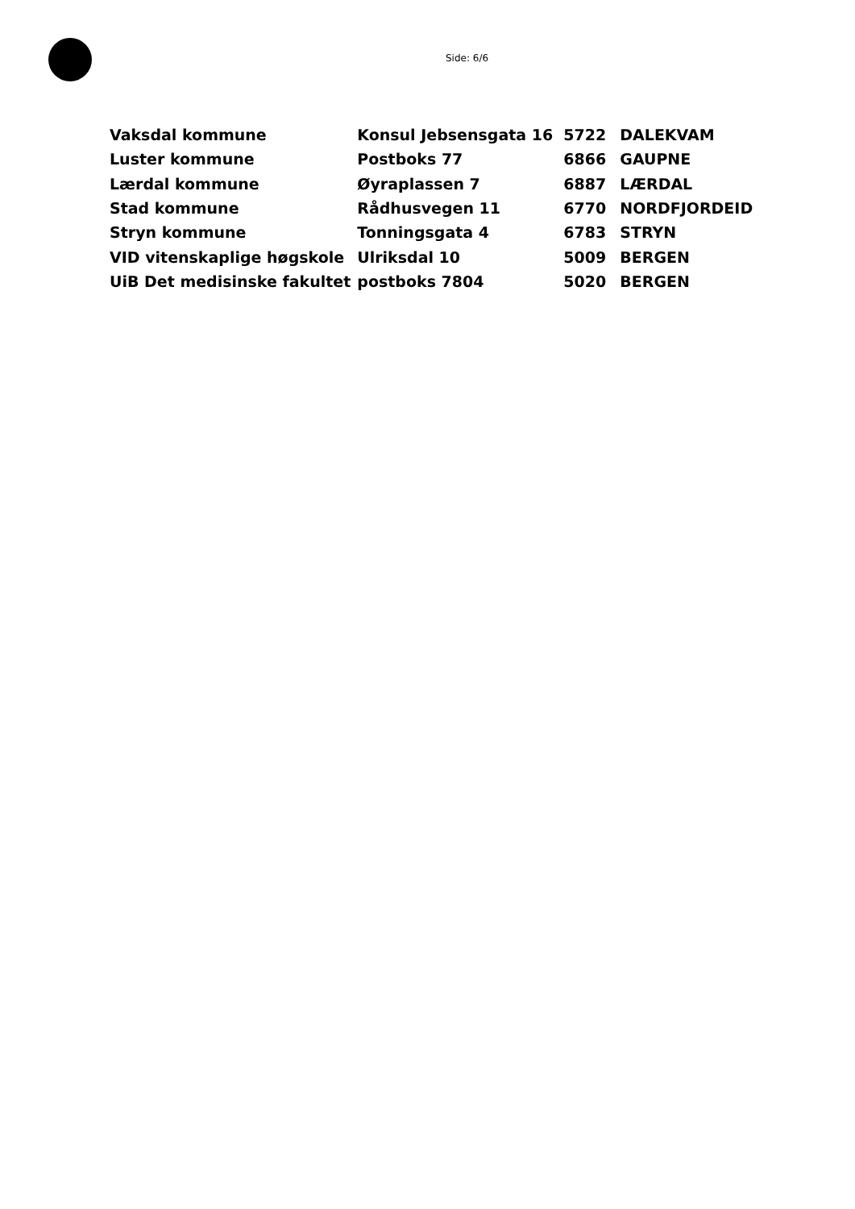Side: 6/6
| Vaksdal kommune | Konsul Jebsensgata 16 | 5722 | DALEKVAM |
| Luster kommune | Postboks 77 | 6866 | GAUPNE |
| Lærdal kommune | Øyraplassen 7 | 6887 | LÆRDAL |
| Stad kommune | Rådhusvegen 11 | 6770 | NORDFJORDEID |
| Stryn kommune | Tonningsgata 4 | 6783 | STRYN |
| VID vitenskaplige høgskole | Ulriksdal 10 | 5009 | BERGEN |
| UiB Det medisinske fakultet | postboks 7804 | 5020 | BERGEN |